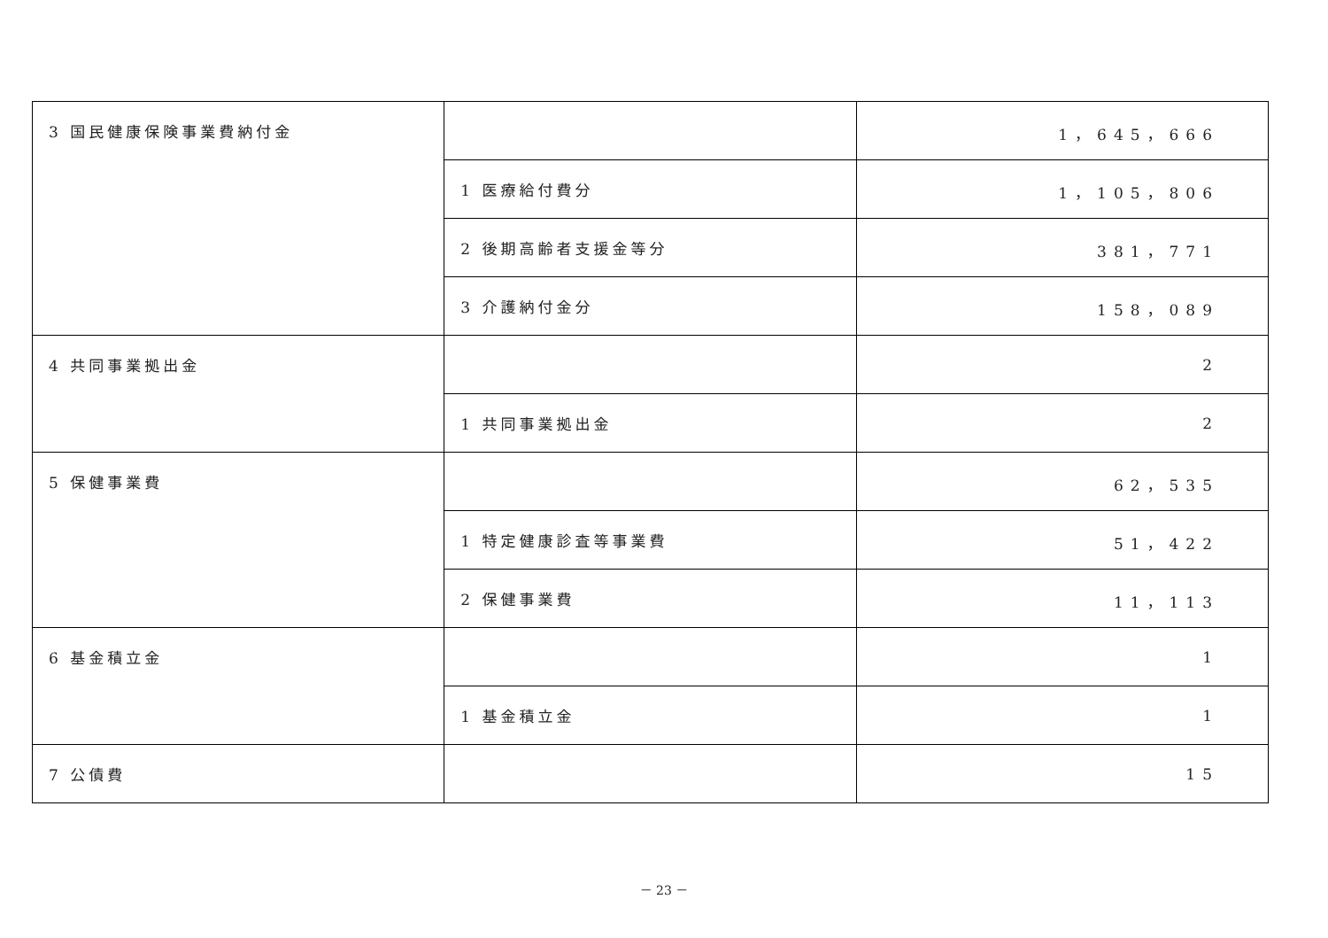| 3 国民健康保険事業費納付金 | | 1，645，666 |
| | 1 医療給付費分 | 1，105，806 |
| | 2 後期高齢者支援金等分 | 381，771 |
| | 3 介護納付金分 | 158，089 |
| 4 共同事業拠出金 | | 2 |
| | 1 共同事業拠出金 | 2 |
| 5 保健事業費 | | 62，535 |
| | 1 特定健康診査等事業費 | 51，422 |
| | 2 保健事業費 | 11，113 |
| 6 基金積立金 | | 1 |
| | 1 基金積立金 | 1 |
| 7 公債費 | | 15 |
－ 23 －